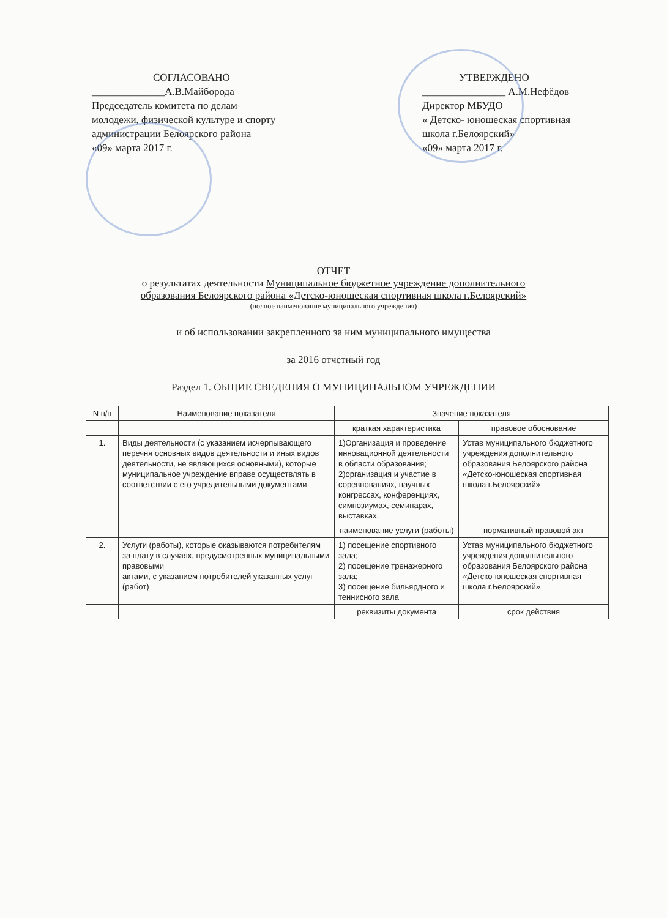СОГЛАСОВАНО
______________А.В.Майборода
Председатель комитета по делам
молодежи, физической культуре и спорту
администрации Белоярского района
«09» марта 2017 г.
УТВЕРЖДЕНО
________________ А.М.Нефёдов
Директор МБУДО
« Детско- юношеская спортивная
школа г.Белоярский»
«09» марта 2017 г.
ОТЧЕТ
о результатах деятельности Муниципальное бюджетное учреждение дополнительного
образования Белоярского района «Детско-юношеская спортивная школа г.Белоярский»
(полное наименование муниципального учреждения)
и об использовании закрепленного за ним муниципального имущества
за 2016 отчетный год
Раздел 1. ОБЩИЕ СВЕДЕНИЯ О МУНИЦИПАЛЬНОМ УЧРЕЖДЕНИИ
| N п/п | Наименование показателя | Значение показателя | |
| --- | --- | --- | --- |
| | | краткая характеристика | правовое обоснование |
| 1. | Виды деятельности (с указанием исчерпывающего перечня основных видов деятельности и иных видов деятельности, не являющихся основными), которые муниципальное учреждение вправе осуществлять в соответствии с его учредительными документами | 1)Организация и проведение инновационной деятельности в области образования; 2)организация и участие в соревнованиях, научных конгрессах, конференциях, симпозиумах, семинарах, выставках. | Устав муниципального бюджетного учреждения дополнительного образования Белоярского района «Детско-юношеская спортивная школа г.Белоярский» |
| | | наименование услуги (работы) | нормативный правовой акт |
| 2. | Услуги (работы), которые оказываются потребителям за плату в случаях, предусмотренных муниципальными правовыми актами, с указанием потребителей указанных услуг (работ) | 1) посещение спортивного зала; 2) посещение тренажерного зала; 3) посещение бильярдного и теннисного зала | Устав муниципального бюджетного учреждения дополнительного образования Белоярского района «Детско-юношеская спортивная школа г.Белоярский» |
| | | реквизиты документа | срок действия |